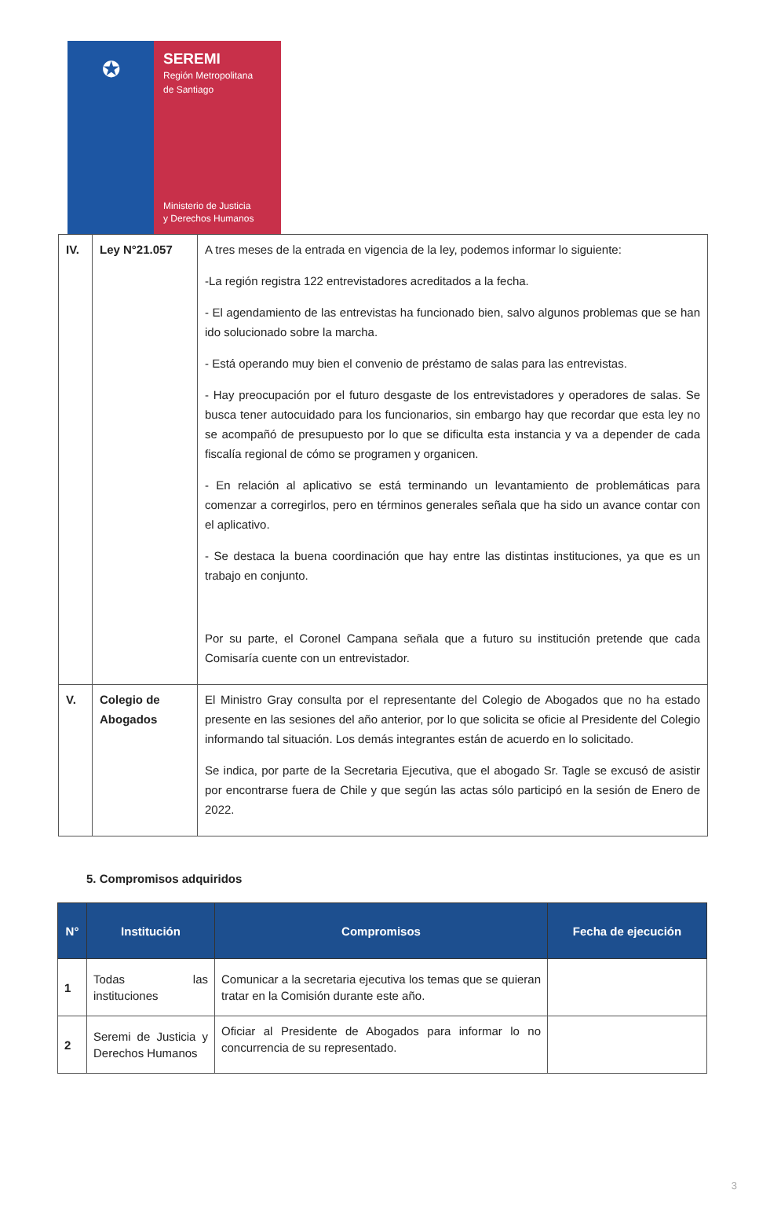✪
SEREMI
Región Metropolitana
de Santiago
Ministerio de Justicia
y Derechos Humanos
| IV. | Ley N°21.057 | A tres meses de la entrada en vigencia de la ley, podemos informar lo siguiente: -La región registra 122 entrevistadores acreditados a la fecha. - El agendamiento de las entrevistas ha funcionado bien, salvo algunos problemas que se han ido solucionado sobre la marcha. - Está operando muy bien el convenio de préstamo de salas para las entrevistas. - Hay preocupación por el futuro desgaste de los entrevistadores y operadores de salas. Se busca tener autocuidado para los funcionarios, sin embargo hay que recordar que esta ley no se acompañó de presupuesto por lo que se dificulta esta instancia y va a depender de cada fiscalía regional de cómo se programen y organicen. - En relación al aplicativo se está terminando un levantamiento de problemáticas para comenzar a corregirlos, pero en términos generales señala que ha sido un avance contar con el aplicativo. - Se destaca la buena coordinación que hay entre las distintas instituciones, ya que es un trabajo en conjunto. Por su parte, el Coronel Campana señala que a futuro su institución pretende que cada Comisaría cuente con un entrevistador. |
| V. | Colegio de Abogados | El Ministro Gray consulta por el representante del Colegio de Abogados que no ha estado presente en las sesiones del año anterior, por lo que solicita se oficie al Presidente del Colegio informando tal situación. Los demás integrantes están de acuerdo en lo solicitado. Se indica, por parte de la Secretaria Ejecutiva, que el abogado Sr. Tagle se excusó de asistir por encontrarse fuera de Chile y que según las actas sólo participó en la sesión de Enero de 2022. |
5. Compromisos adquiridos
| N° | Institución | Compromisos | Fecha de ejecución |
| --- | --- | --- | --- |
| 1 | Todas las instituciones | Comunicar a la secretaria ejecutiva los temas que se quieran tratar en la Comisión durante este año. | |
| 2 | Seremi de Justicia y Derechos Humanos | Oficiar al Presidente de Abogados para informar lo no concurrencia de su representado. | |
3